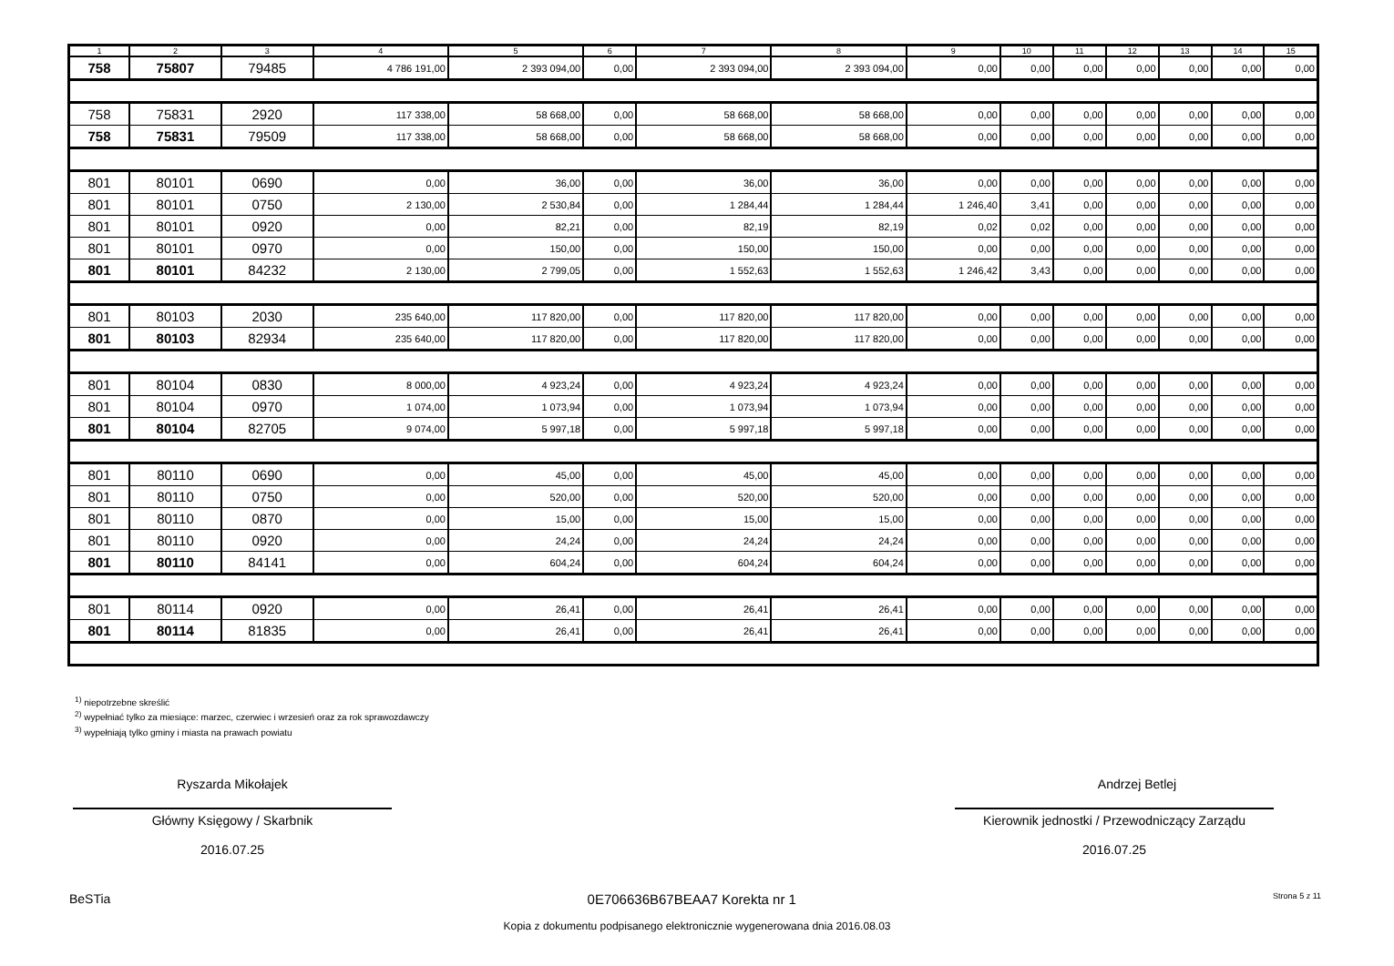| 1 | 2 | 3 | 4 | 5 | 6 | 7 | 8 | 9 | 10 | 11 | 12 | 13 | 14 | 15 |
| --- | --- | --- | --- | --- | --- | --- | --- | --- | --- | --- | --- | --- | --- | --- |
| 758 | 75807 | 79485 | 4 786 191,00 | 2 393 094,00 | 0,00 | 2 393 094,00 | 2 393 094,00 | 0,00 | 0,00 | 0,00 | 0,00 | 0,00 | 0,00 | 0,00 |
| 758 | 75831 | 2920 | 117 338,00 | 58 668,00 | 0,00 | 58 668,00 | 58 668,00 | 0,00 | 0,00 | 0,00 | 0,00 | 0,00 | 0,00 | 0,00 |
| 758 | 75831 | 79509 | 117 338,00 | 58 668,00 | 0,00 | 58 668,00 | 58 668,00 | 0,00 | 0,00 | 0,00 | 0,00 | 0,00 | 0,00 | 0,00 |
| 801 | 80101 | 0690 | 0,00 | 36,00 | 0,00 | 36,00 | 36,00 | 0,00 | 0,00 | 0,00 | 0,00 | 0,00 | 0,00 | 0,00 |
| 801 | 80101 | 0750 | 2 130,00 | 2 530,84 | 0,00 | 1 284,44 | 1 284,44 | 1 246,40 | 3,41 | 0,00 | 0,00 | 0,00 | 0,00 | 0,00 |
| 801 | 80101 | 0920 | 0,00 | 82,21 | 0,00 | 82,19 | 82,19 | 0,02 | 0,02 | 0,00 | 0,00 | 0,00 | 0,00 | 0,00 |
| 801 | 80101 | 0970 | 0,00 | 150,00 | 0,00 | 150,00 | 150,00 | 0,00 | 0,00 | 0,00 | 0,00 | 0,00 | 0,00 | 0,00 |
| 801 | 80101 | 84232 | 2 130,00 | 2 799,05 | 0,00 | 1 552,63 | 1 552,63 | 1 246,42 | 3,43 | 0,00 | 0,00 | 0,00 | 0,00 | 0,00 |
| 801 | 80103 | 2030 | 235 640,00 | 117 820,00 | 0,00 | 117 820,00 | 117 820,00 | 0,00 | 0,00 | 0,00 | 0,00 | 0,00 | 0,00 | 0,00 |
| 801 | 80103 | 82934 | 235 640,00 | 117 820,00 | 0,00 | 117 820,00 | 117 820,00 | 0,00 | 0,00 | 0,00 | 0,00 | 0,00 | 0,00 | 0,00 |
| 801 | 80104 | 0830 | 8 000,00 | 4 923,24 | 0,00 | 4 923,24 | 4 923,24 | 0,00 | 0,00 | 0,00 | 0,00 | 0,00 | 0,00 | 0,00 |
| 801 | 80104 | 0970 | 1 074,00 | 1 073,94 | 0,00 | 1 073,94 | 1 073,94 | 0,00 | 0,00 | 0,00 | 0,00 | 0,00 | 0,00 | 0,00 |
| 801 | 80104 | 82705 | 9 074,00 | 5 997,18 | 0,00 | 5 997,18 | 5 997,18 | 0,00 | 0,00 | 0,00 | 0,00 | 0,00 | 0,00 | 0,00 |
| 801 | 80110 | 0690 | 0,00 | 45,00 | 0,00 | 45,00 | 45,00 | 0,00 | 0,00 | 0,00 | 0,00 | 0,00 | 0,00 | 0,00 |
| 801 | 80110 | 0750 | 0,00 | 520,00 | 0,00 | 520,00 | 520,00 | 0,00 | 0,00 | 0,00 | 0,00 | 0,00 | 0,00 | 0,00 |
| 801 | 80110 | 0870 | 0,00 | 15,00 | 0,00 | 15,00 | 15,00 | 0,00 | 0,00 | 0,00 | 0,00 | 0,00 | 0,00 | 0,00 |
| 801 | 80110 | 0920 | 0,00 | 24,24 | 0,00 | 24,24 | 24,24 | 0,00 | 0,00 | 0,00 | 0,00 | 0,00 | 0,00 | 0,00 |
| 801 | 80110 | 84141 | 0,00 | 604,24 | 0,00 | 604,24 | 604,24 | 0,00 | 0,00 | 0,00 | 0,00 | 0,00 | 0,00 | 0,00 |
| 801 | 80114 | 0920 | 0,00 | 26,41 | 0,00 | 26,41 | 26,41 | 0,00 | 0,00 | 0,00 | 0,00 | 0,00 | 0,00 | 0,00 |
| 801 | 80114 | 81835 | 0,00 | 26,41 | 0,00 | 26,41 | 26,41 | 0,00 | 0,00 | 0,00 | 0,00 | 0,00 | 0,00 | 0,00 |
<sup>1)</sup> niepotrzebne skreślić
<sup>2)</sup> wypełniać tylko za miesiące: marzec, czerwiec i wrzesień oraz za rok sprawozdawczy
<sup>3)</sup> wypełniają tylko gminy i miasta na prawach powiatu
Ryszarda Mikołajek
Główny Księgowy / Skarbnik
2016.07.25
Andrzej Betlej
Kierownik jednostki / Przewodniczący Zarządu
2016.07.25
BeSTia 0E706636B67BEAA7 Korekta nr 1 Strona 5 z 11
Kopia z dokumentu podpisanego elektronicznie wygenerowana dnia 2016.08.03